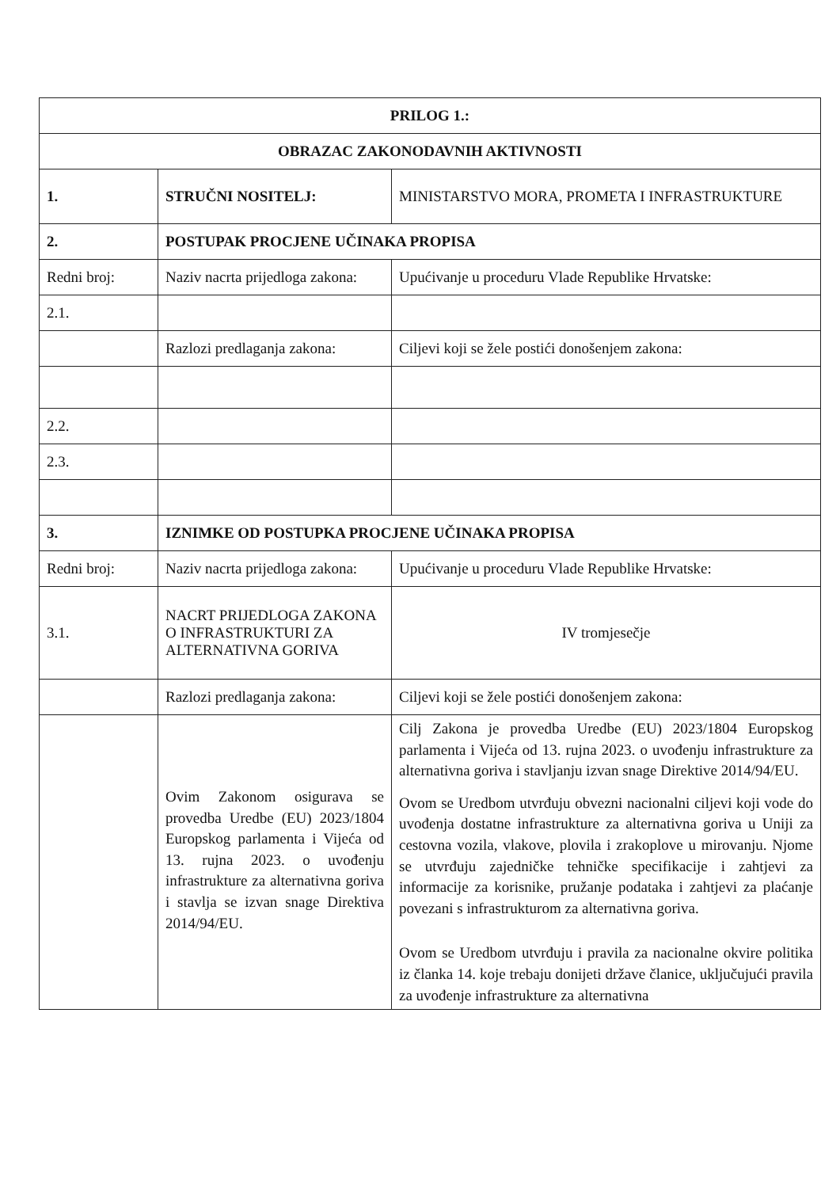| PRILOG 1.: | | |
| OBRAZAC ZAKONODAVNIH AKTIVNOSTI | | |
| 1. | STRUČNI NOSITELJ: | MINISTARSTVO MORA, PROMETA I INFRASTRUKTURE |
| 2. | POSTUPAK PROCJENE UČINAKA PROPISA | |
| Redni broj: | Naziv nacrta prijedloga zakona: | Upućivanje u proceduru Vlade Republike Hrvatske: |
| 2.1. | | |
| | Razlozi predlaganja zakona: | Ciljevi koji se žele postići donošenjem zakona: |
| 2.2. | | |
| 2.3. | | |
| 3. | IZNIMKE OD POSTUPKA PROCJENE UČINAKA PROPISA | |
| Redni broj: | Naziv nacrta prijedloga zakona: | Upućivanje u proceduru Vlade Republike Hrvatske: |
| 3.1. | NACRT PRIJEDLOGA ZAKONA O INFRASTRUKTURI ZA ALTERNATIVNA GORIVA | IV tromjesečje |
| | Razlozi predlaganja zakona: | Ciljevi koji se žele postići donošenjem zakona: |
| | Ovim Zakonom osigurava se provedba Uredbe (EU) 2023/1804 Europskog parlamenta i Vijeća od 13. rujna 2023. o uvođenju infrastrukture za alternativna goriva i stavlja se izvan snage Direktiva 2014/94/EU. | Cilj Zakona je provedba Uredbe (EU) 2023/1804 Europskog parlamenta i Vijeća od 13. rujna 2023. o uvođenju infrastrukture za alternativna goriva i stavljanju izvan snage Direktive 2014/94/EU. Ovom se Uredbom utvrđuju obvezni nacionalni ciljevi koji vode do uvođenja dostatne infrastrukture za alternativna goriva u Uniji za cestovna vozila, vlakove, plovila i zrakoplove u mirovanju. Njome se utvrđuju zajedničke tehničke specifikacije i zahtjevi za informacije za korisnike, pružanje podataka i zahtjevi za plaćanje povezani s infrastrukturom za alternativna goriva. Ovom se Uredbom utvrđuju i pravila za nacionalne okvire politika iz članka 14. koje trebaju donijeti države članice, uključujući pravila za uvođenje infrastrukture za alternativna |